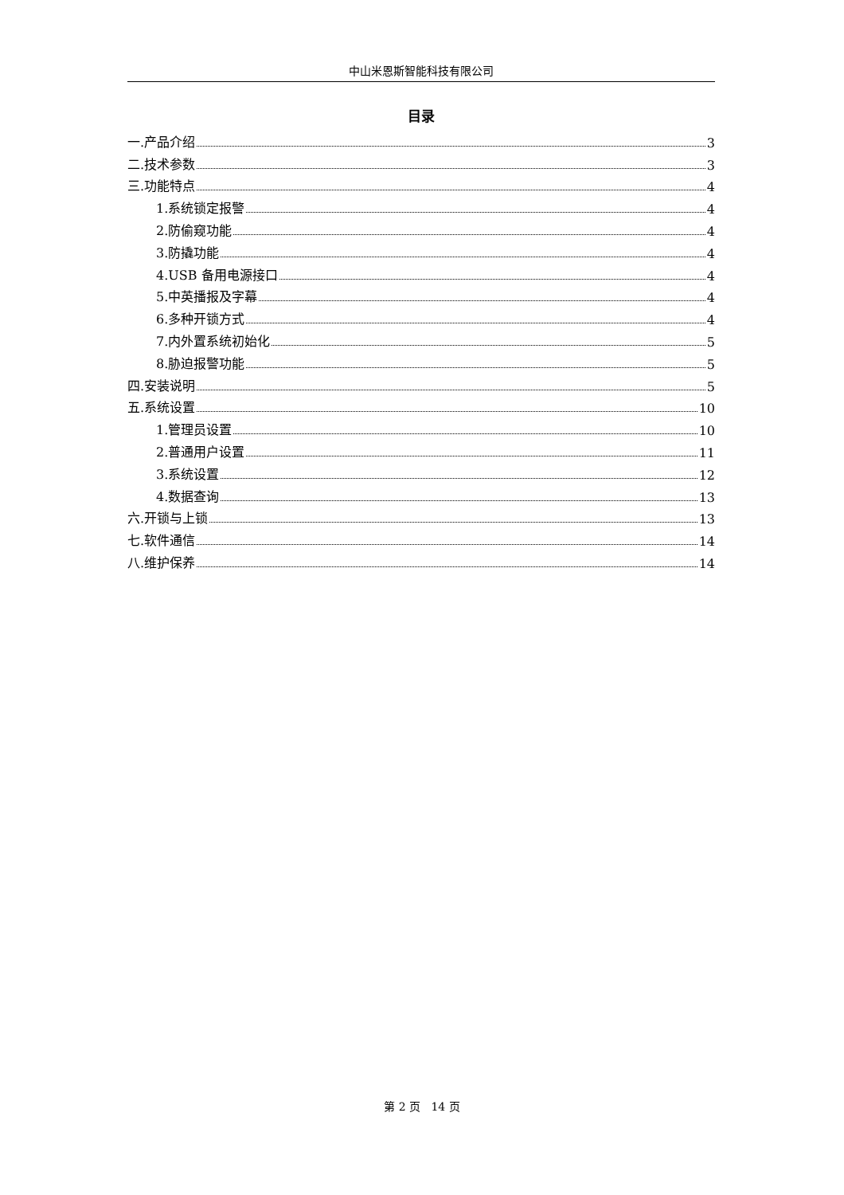中山米恩斯智能科技有限公司
目录
一.产品介绍 3
二.技术参数 3
三.功能特点 4
1.系统锁定报警 4
2.防偷窥功能 4
3.防撬功能 4
4.USB 备用电源接口 4
5.中英播报及字幕 4
6.多种开锁方式 4
7.内外置系统初始化 5
8.胁迫报警功能 5
四.安装说明 5
五.系统设置 10
1.管理员设置 10
2.普通用户设置 11
3.系统设置 12
4.数据查询 13
六.开锁与上锁 13
七.软件通信 14
八.维护保养 14
第 2 页 14 页